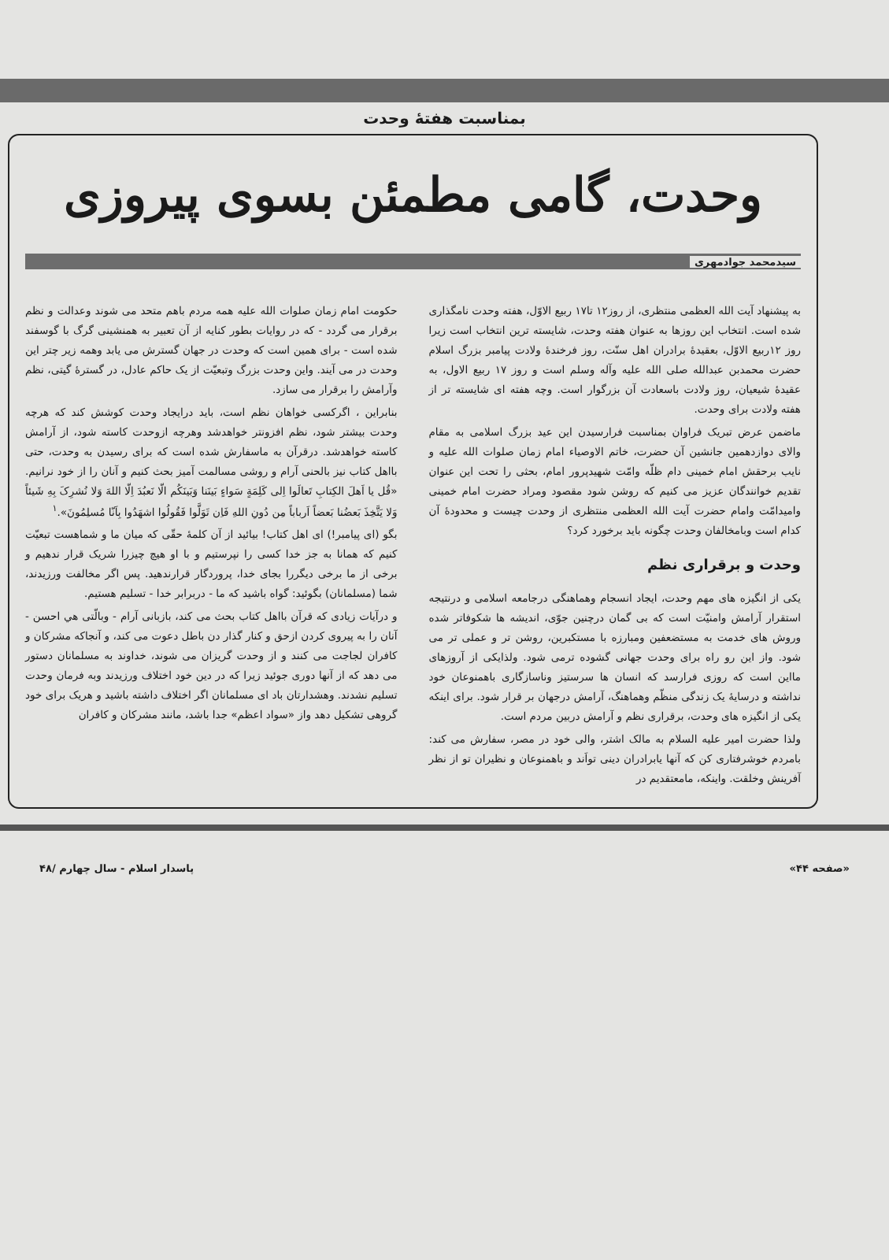بمناسبت هفتهٔ وحدت
وحدت، گامی مطمئن بسوی پیروزی
سیدمحمد جوادمهری
به پیشنهاد آیت الله العظمی منتظری، از روز۱۲ تا۱۷ ربیع الاوّل، هفته وحدت نامگذاری شده است. انتخاب این روزها به عنوان هفته وحدت، شایسته ترین انتخاب است زیرا روز ۱۲ربیع الاوّل، بعقیدهٔ برادران اهل سنّت، روز فرخندهٔ ولادت پیامبر بزرگ اسلام حضرت محمدبن عبدالله صلی الله علیه وآله وسلم است و روز ۱۷ ربیع الاول، به عقیدهٔ شیعیان، روز ولادت باسعادت آن بزرگوار است. وچه هفته ای شایسته تر از هفته ولادت برای وحدت.
ماضمن عرض تبریک فراوان بمناسبت فرارسیدن این عید بزرگ اسلامی به مقام والای دوازدهمین جانشین آن حضرت، خاتم الاوصیاء امام زمان صلوات الله علیه و نایب برحقش امام خمینی دام ظلّه وامّت شهیدپرور امام، بحثی را تحت این عنوان تقدیم خوانندگان عزیز می کنیم که روشن شود مقصود ومراد حضرت امام خمینی وامیدامّت وامام حضرت آیت الله العظمی منتظری از وحدت چیست و محدودهٔ آن کدام است وبامخالفان وحدت چگونه باید برخورد کرد؟
وحدت و برقراری نظم
یکی از انگیزه های مهم وحدت، ایجاد انسجام وهماهنگی درجامعه اسلامی و درنتیجه استقرار آرامش وامنیّت است که بی گمان درچنین جوّی، اندیشه ها شکوفاتر شده وروش های خدمت به مستضعفین ومبارزه با مستکبرین، روشن تر و عملی تر می شود. واز این رو راه برای وحدت جهانی گشوده ترمی شود. ولذایکی از آروزهای مااین است که روزی فرارسد که انسان ها سرستیز وناسازگاری باهمنوعان خود نداشته و درسایهٔ یک زندگی منظّم وهماهنگ، آرامش درجهان بر قرار شود. برای اینکه یکی از انگیزه های وحدت، برقراری نظم و آرامش دربین مردم است.
ولذا حضرت امیر علیه السلام به مالک اشتر، والی خود در مصر، سفارش می کند: بامردم خوشرفتاری کن که آنها یابرادران دینی تواَند و باهمنوعان و نظیران تو از نظر آفرینش وخلقت. واینکه، مامعتقدیم در
حکومت امام زمان صلوات الله علیه همه مردم باهم متحد می شوند وعدالت و نظم برقرار می گردد - که در روایات بطور کنایه از آن تعبیر به همنشینی گرگ با گوسفند شده است - برای همین است که وحدت در جهان گسترش می یابد وهمه زیر چتر این وحدت در می آیند. واین وحدت بزرگ وتبعیّت از یک حاکم عادل، در گسترهٔ گیتی، نظم وآرامش را برقرار می سازد.
بنابراین ، اگرکسی خواهان نظم است، باید درایجاد وحدت کوشش کند که هرچه وحدت بیشتر شود، نظم افزونتر خواهدشد وهرچه ازوحدت کاسته شود، از آرامش کاسته خواهدشد. درقرآن به ماسفارش شده است که برای رسیدن به وحدت، حتی بااهل کتاب نیز بالحنی آرام و روشی مسالمت آمیز بحث کنیم و آنان را از خود نرانیم. «قُل یا اَهلَ الکِتابِ تَعالَوا اِلی کَلِمَةٍ سَواءٍ بَینَنا وَبَینَکُم الّا نَعبُدَ اِلّا اللهَ وَلا نُشرِکَ بِهِ شَیئاً وَلا یَتَّخِذَ بَعضُنا بَعضاً اَرباباً مِن دُونِ اللهِ فَاِن تَوَلَّوا فَقُولُوا اشهَدُوا بِاَنّا مُسلِمُونَ».<sup>۱</sup>
بگو (ای پیامبر!) ای اهل کتاب! بیائید از آن کلمهٔ حقّی که میان ما و شماهست تبعیّت کنیم که همانا به جز خدا کسی را نپرستیم و با او هیچ چیزرا شریک قرار ندهیم و برخی از ما برخی دیگررا بجای خدا، پروردگار قرارندهید. پس اگر مخالفت ورزیدند، شما (مسلمانان) بگوئید: گواه باشید که ما - دربرابر خدا - تسلیم هستیم.
و درآیات زیادی که قرآن بااهل کتاب بحث می کند، بازبانی آرام - وبالّتی هي احسن - آنان را به پیروی کردن ازحق و کنار گذار دن باطل دعوت می کند، و آنجاکه مشرکان و کافران لجاجت می کنند و از وحدت گریزان می شوند، خداوند به مسلمانان دستور می دهد که از آنها دوری جوئید زیرا که در دین خود اختلاف ورزیدند وبه فرمان وحدت تسلیم نشدند. وهشدارتان باد ای مسلمانان اگر اختلاف داشته باشید و هریک برای خود گروهی تشکیل دهد واز «سواد اعظم» جدا باشد، مانند مشرکان و کافران
«صفحه ۴۴» پاسدار اسلام - سال چهارم /۴۸